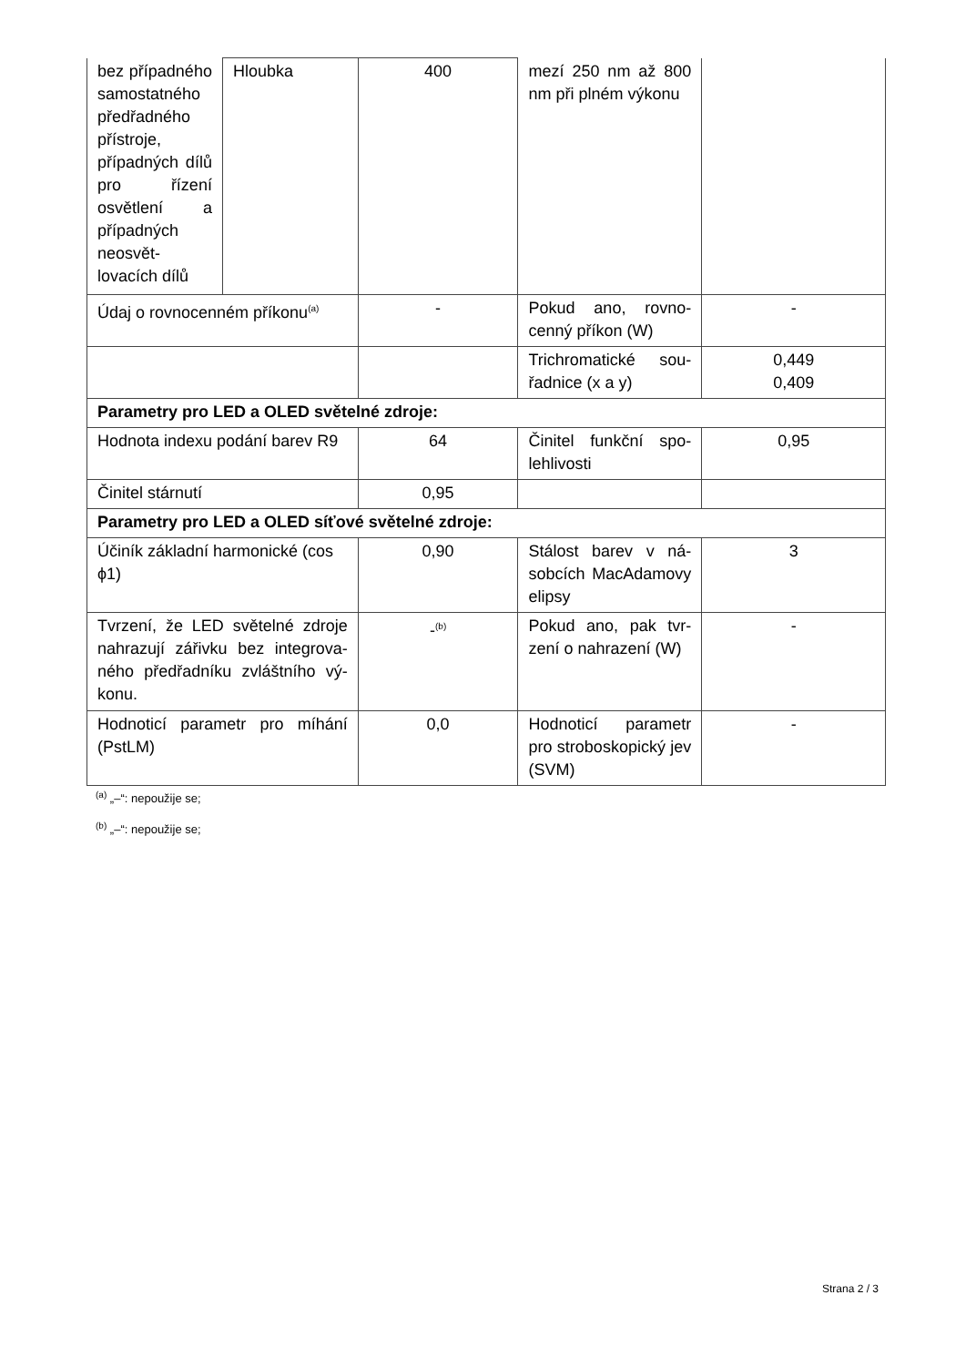| bez případné­ho samostat­ného předřad­ného přístro­je, případných dílů pro ří­zení osvětle­ní a případ­ných neosvět­lovacích dílů | Hloubka | 400 | mezí 250 nm až 800 nm při plném výko­nu | |
| Údaj o rovnocenném příkonu<sup>(a)</sup> | | - | Pokud ano, rovno­cenný příkon (W) | - |
| | | | Trichromatické sou­řadnice (x a y) | 0,449 0,409 |
| Parametry pro LED a OLED světelné zdroje: | | | | |
| Hodnota indexu podání barev R9 | | 64 | Činitel funkční spo­lehlivosti | 0,95 |
| Činitel stárnutí | | 0,95 | | |
| Parametry pro LED a OLED síťové světelné zdroje: | | | | |
| Účiník základní harmonické (cos ϕ1) | | 0,90 | Stálost barev v ná­sobcích MacAdamo­vy elipsy | 3 |
| Tvrzení, že LED světelné zdroje nahrazují zářivku bez integrova­ného předřadníku zvláštního vý­konu. | | -<sup>(b)</sup> | Pokud ano, pak tvr­zení o nahrazení (W) | - |
| Hodnoticí parametr pro míhání (PstLM) | | 0,0 | Hodnoticí parametr pro stroboskopický jev (SVM) | - |
<sup>(a)</sup> „–“: nepoužije se;
<sup>(b)</sup> „–“: nepoužije se;
Strana 2 / 3